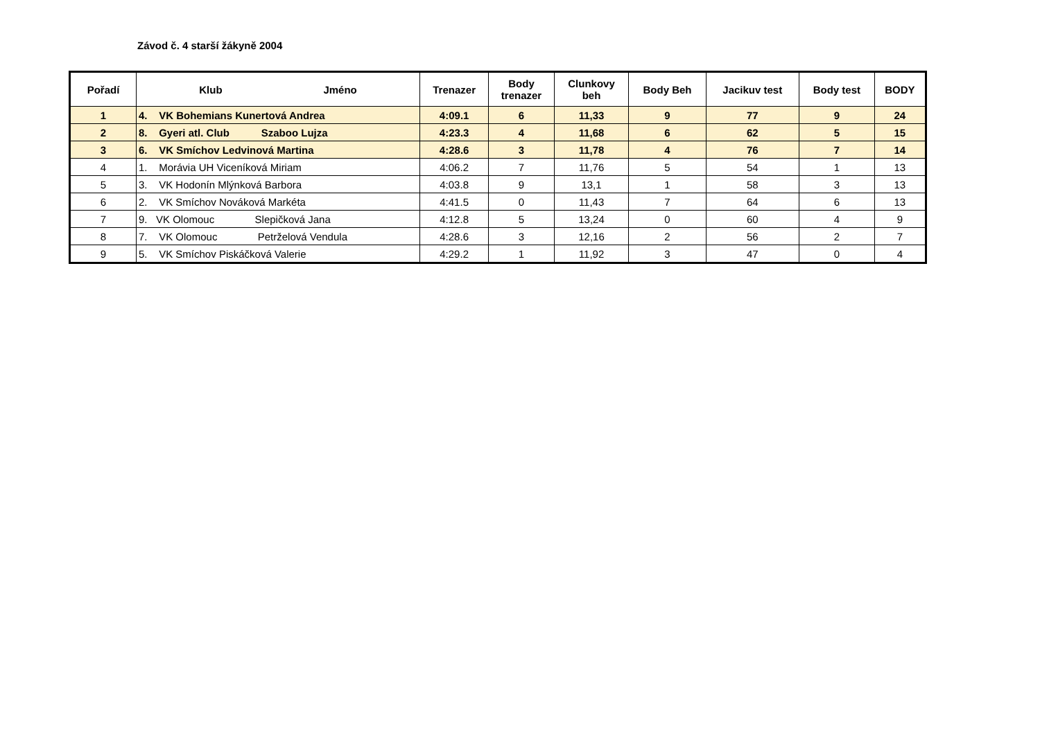Závod č. 4 starší žákyně 2004
| Pořadí | Klub Jméno | Trenazer | Body trenazer | Clunkovy beh | Body Beh | Jacikuv test | Body test | BODY |
| --- | --- | --- | --- | --- | --- | --- | --- | --- |
| 1 | 4. VK Bohemians Kunertová Andrea | 4:09.1 | 6 | 11,33 | 9 | 77 | 9 | 24 |
| 2 | 8. Gyeri atl. Club Szaboo Lujza | 4:23.3 | 4 | 11,68 | 6 | 62 | 5 | 15 |
| 3 | 6. VK Smíchov Ledvinová Martina | 4:28.6 | 3 | 11,78 | 4 | 76 | 7 | 14 |
| 4 | 1. Morávia UH Viceníková Miriam | 4:06.2 | 7 | 11,76 | 5 | 54 | 1 | 13 |
| 5 | 3. VK Hodonín Mlýnková Barbora | 4:03.8 | 9 | 13,1 | 1 | 58 | 3 | 13 |
| 6 | 2. VK Smíchov Nováková Markéta | 4:41.5 | 0 | 11,43 | 7 | 64 | 6 | 13 |
| 7 | 9. VK Olomouc Slepičková Jana | 4:12.8 | 5 | 13,24 | 0 | 60 | 4 | 9 |
| 8 | 7. VK Olomouc Petrželová Vendula | 4:28.6 | 3 | 12,16 | 2 | 56 | 2 | 7 |
| 9 | 5. VK Smíchov Piskáčková Valerie | 4:29.2 | 1 | 11,92 | 3 | 47 | 0 | 4 |